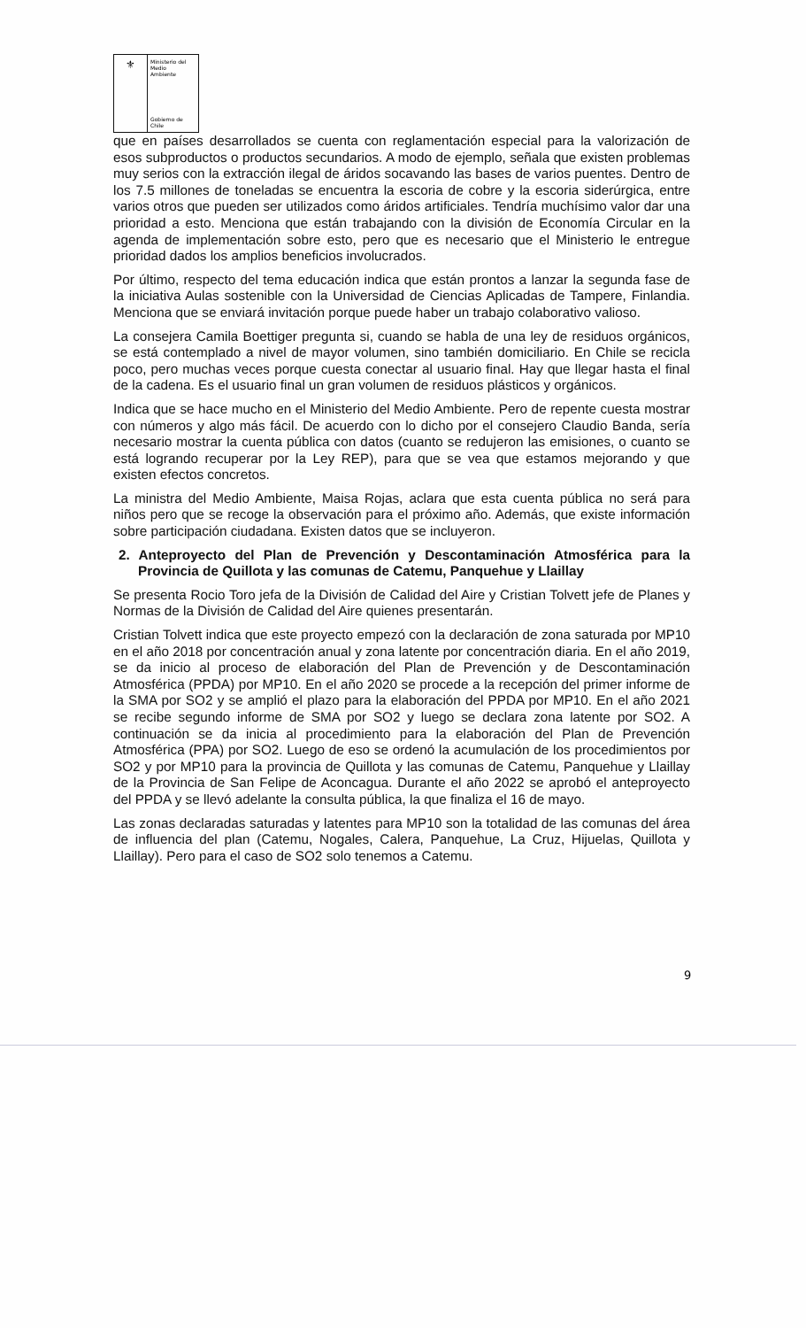⚜
Ministerio del
Medio
Ambiente
Gobierno de Chile
que en países desarrollados se cuenta con reglamentación especial para la valorización de esos subproductos o productos secundarios. A modo de ejemplo, señala que existen problemas muy serios con la extracción ilegal de áridos socavando las bases de varios puentes. Dentro de los 7.5 millones de toneladas se encuentra la escoria de cobre y la escoria siderúrgica, entre varios otros que pueden ser utilizados como áridos artificiales. Tendría muchísimo valor dar una prioridad a esto. Menciona que están trabajando con la división de Economía Circular en la agenda de implementación sobre esto, pero que es necesario que el Ministerio le entregue prioridad dados los amplios beneficios involucrados.
Por último, respecto del tema educación indica que están prontos a lanzar la segunda fase de la iniciativa Aulas sostenible con la Universidad de Ciencias Aplicadas de Tampere, Finlandia. Menciona que se enviará invitación porque puede haber un trabajo colaborativo valioso.
La consejera Camila Boettiger pregunta si, cuando se habla de una ley de residuos orgánicos, se está contemplado a nivel de mayor volumen, sino también domiciliario. En Chile se recicla poco, pero muchas veces porque cuesta conectar al usuario final. Hay que llegar hasta el final de la cadena. Es el usuario final un gran volumen de residuos plásticos y orgánicos.
Indica que se hace mucho en el Ministerio del Medio Ambiente. Pero de repente cuesta mostrar con números y algo más fácil. De acuerdo con lo dicho por el consejero Claudio Banda, sería necesario mostrar la cuenta pública con datos (cuanto se redujeron las emisiones, o cuanto se está logrando recuperar por la Ley REP), para que se vea que estamos mejorando y que existen efectos concretos.
La ministra del Medio Ambiente, Maisa Rojas, aclara que esta cuenta pública no será para niños pero que se recoge la observación para el próximo año. Además, que existe información sobre participación ciudadana. Existen datos que se incluyeron.
2. Anteproyecto del Plan de Prevención y Descontaminación Atmosférica para la Provincia de Quillota y las comunas de Catemu, Panquehue y Llaillay
Se presenta Rocio Toro jefa de la División de Calidad del Aire y Cristian Tolvett jefe de Planes y Normas de la División de Calidad del Aire quienes presentarán.
Cristian Tolvett indica que este proyecto empezó con la declaración de zona saturada por MP10 en el año 2018 por concentración anual y zona latente por concentración diaria. En el año 2019, se da inicio al proceso de elaboración del Plan de Prevención y de Descontaminación Atmosférica (PPDA) por MP10. En el año 2020 se procede a la recepción del primer informe de la SMA por SO2 y se amplió el plazo para la elaboración del PPDA por MP10. En el año 2021 se recibe segundo informe de SMA por SO2 y luego se declara zona latente por SO2. A continuación se da inicia al procedimiento para la elaboración del Plan de Prevención Atmosférica (PPA) por SO2. Luego de eso se ordenó la acumulación de los procedimientos por SO2 y por MP10 para la provincia de Quillota y las comunas de Catemu, Panquehue y Llaillay de la Provincia de San Felipe de Aconcagua. Durante el año 2022 se aprobó el anteproyecto del PPDA y se llevó adelante la consulta pública, la que finaliza el 16 de mayo.
Las zonas declaradas saturadas y latentes para MP10 son la totalidad de las comunas del área de influencia del plan (Catemu, Nogales, Calera, Panquehue, La Cruz, Hijuelas, Quillota y Llaillay). Pero para el caso de SO2 solo tenemos a Catemu.
9